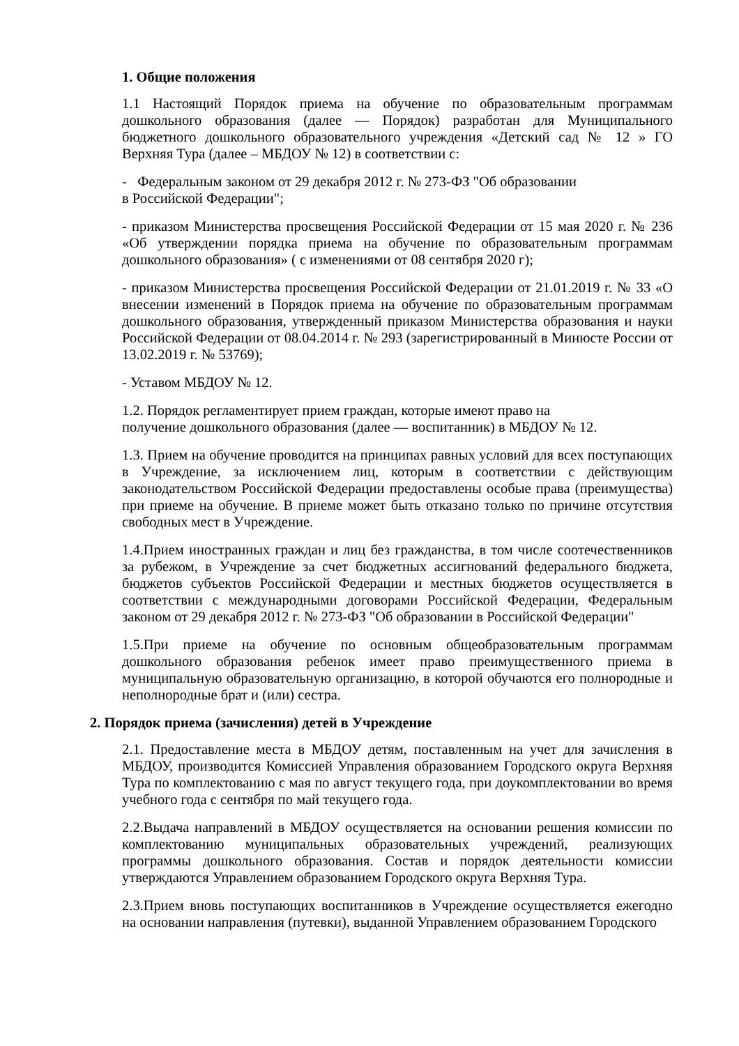1. Общие положения
1.1 Настоящий Порядок приема на обучение по образовательным программам дошкольного образования (далее — Порядок) разработан для Муниципального бюджетного дошкольного образовательного учреждения «Детский сад № 12 » ГО Верхняя Тура (далее – МБДОУ № 12) в соответствии с:
- Федеральным законом от 29 декабря 2012 г. № 273-ФЗ "Об образовании
в Российской Федерации";
- приказом Министерства просвещения Российской Федерации от 15 мая 2020 г. № 236 «Об утверждении порядка приема на обучение по образовательным программам дошкольного образования» ( с изменениями от 08 сентября 2020 г);
- приказом Министерства просвещения Российской Федерации от 21.01.2019 г. № 33 «О внесении изменений в Порядок приема на обучение по образовательным программам дошкольного образования, утвержденный приказом Министерства образования и науки Российской Федерации от 08.04.2014 г. № 293 (зарегистрированный в Минюсте России от 13.02.2019 г. № 53769);
- Уставом МБДОУ № 12.
1.2. Порядок регламентирует прием граждан, которые имеют право на
получение дошкольного образования (далее — воспитанник) в МБДОУ № 12.
1.3. Прием на обучение проводится на принципах равных условий для всех поступающих в Учреждение, за исключением лиц, которым в соответствии с действующим законодательством Российской Федерации предоставлены особые права (преимущества) при приеме на обучение. В приеме может быть отказано только по причине отсутствия свободных мест в Учреждение.
1.4.Прием иностранных граждан и лиц без гражданства, в том числе соотечественников за рубежом, в Учреждение за счет бюджетных ассигнований федерального бюджета, бюджетов субъектов Российской Федерации и местных бюджетов осуществляется в соответствии с международными договорами Российской Федерации, Федеральным законом от 29 декабря 2012 г. № 273-ФЗ "Об образовании в Российской Федерации"
1.5.При приеме на обучение по основным общеобразовательным программам дошкольного образования ребенок имеет право преимущественного приема в муниципальную образовательную организацию, в которой обучаются его полнородные и неполнородные брат и (или) сестра.
2. Порядок приема (зачисления) детей в Учреждение
2.1. Предоставление места в МБДОУ детям, поставленным на учет для зачисления в МБДОУ, производится Комиссией Управления образованием Городского округа Верхняя Тура по комплектованию с мая по август текущего года, при доукомплектовании во время учебного года с сентября по май текущего года.
2.2.Выдача направлений в МБДОУ осуществляется на основании решения комиссии по комплектованию муниципальных образовательных учреждений, реализующих программы дошкольного образования. Состав и порядок деятельности комиссии утверждаются Управлением образованием Городского округа Верхняя Тура.
2.3.Прием вновь поступающих воспитанников в Учреждение осуществляется ежегодно на основании направления (путевки), выданной Управлением образованием Городского